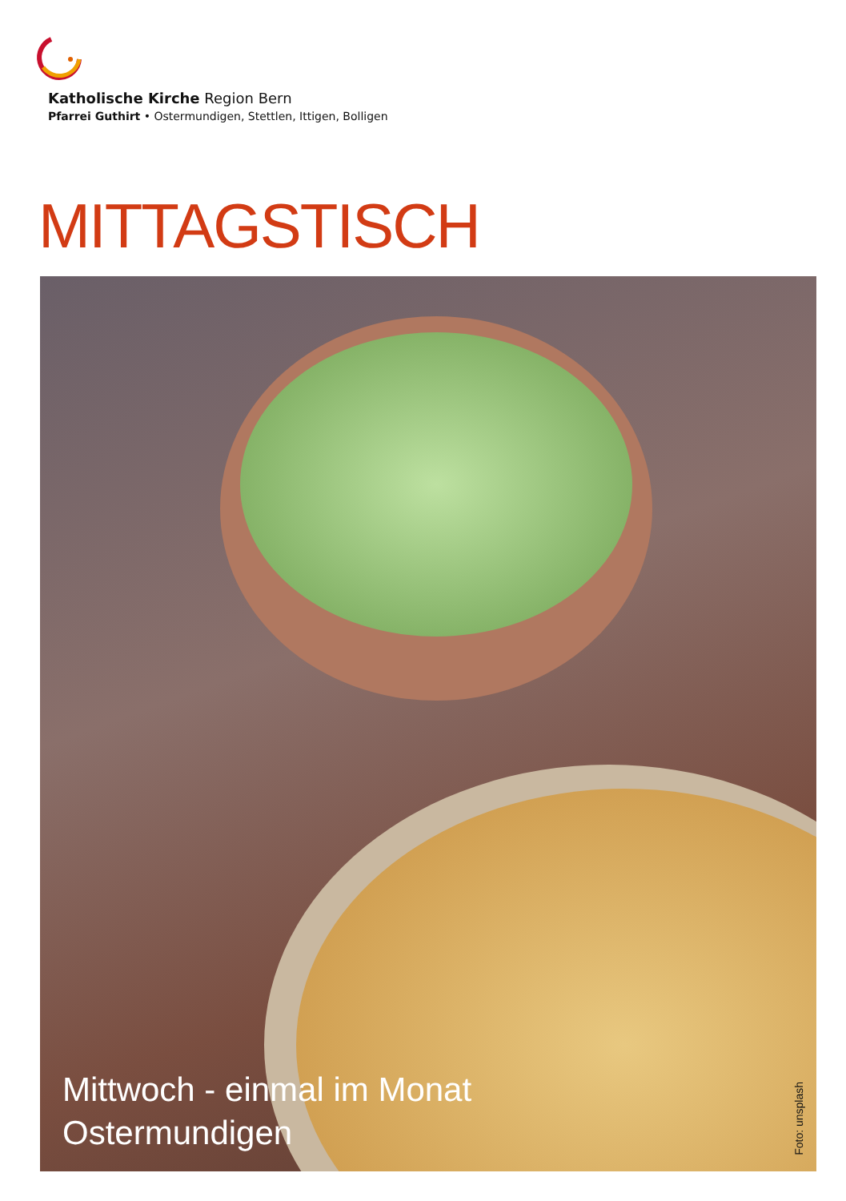Katholische Kirche Region Bern
Pfarrei Guthirt • Ostermundigen, Stettlen, Ittigen, Bolligen
MITTAGSTISCH
Mittwoch - einmal im Monat
Ostermundigen
Foto: unsplash